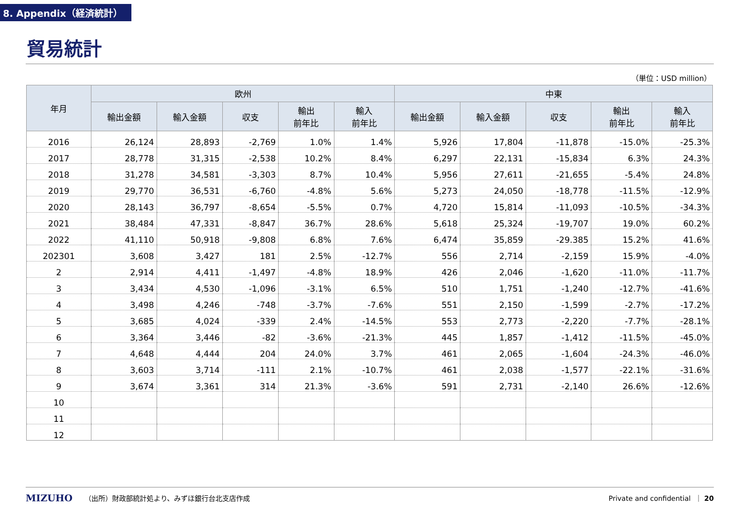8. Appendix（経済統計）
貿易統計
（単位：USD million）
| 年月 | 欧州 | | | | | 中東 | | | | |
| --- | --- | --- | --- | --- | --- | --- | --- | --- | --- | --- |
| | 輸出金額 | 輸入金額 | 収支 | 輸出 前年比 | 輸入 前年比 | 輸出金額 | 輸入金額 | 収支 | 輸出 前年比 | 輸入 前年比 |
| 2016 | 26,124 | 28,893 | -2,769 | 1.0% | 1.4% | 5,926 | 17,804 | -11,878 | -15.0% | -25.3% |
| 2017 | 28,778 | 31,315 | -2,538 | 10.2% | 8.4% | 6,297 | 22,131 | -15,834 | 6.3% | 24.3% |
| 2018 | 31,278 | 34,581 | -3,303 | 8.7% | 10.4% | 5,956 | 27,611 | -21,655 | -5.4% | 24.8% |
| 2019 | 29,770 | 36,531 | -6,760 | -4.8% | 5.6% | 5,273 | 24,050 | -18,778 | -11.5% | -12.9% |
| 2020 | 28,143 | 36,797 | -8,654 | -5.5% | 0.7% | 4,720 | 15,814 | -11,093 | -10.5% | -34.3% |
| 2021 | 38,484 | 47,331 | -8,847 | 36.7% | 28.6% | 5,618 | 25,324 | -19,707 | 19.0% | 60.2% |
| 2022 | 41,110 | 50,918 | -9,808 | 6.8% | 7.6% | 6,474 | 35,859 | -29.385 | 15.2% | 41.6% |
| 202301 | 3,608 | 3,427 | 181 | 2.5% | -12.7% | 556 | 2,714 | -2,159 | 15.9% | -4.0% |
| 2 | 2,914 | 4,411 | -1,497 | -4.8% | 18.9% | 426 | 2,046 | -1,620 | -11.0% | -11.7% |
| 3 | 3,434 | 4,530 | -1,096 | -3.1% | 6.5% | 510 | 1,751 | -1,240 | -12.7% | -41.6% |
| 4 | 3,498 | 4,246 | -748 | -3.7% | -7.6% | 551 | 2,150 | -1,599 | -2.7% | -17.2% |
| 5 | 3,685 | 4,024 | -339 | 2.4% | -14.5% | 553 | 2,773 | -2,220 | -7.7% | -28.1% |
| 6 | 3,364 | 3,446 | -82 | -3.6% | -21.3% | 445 | 1,857 | -1,412 | -11.5% | -45.0% |
| 7 | 4,648 | 4,444 | 204 | 24.0% | 3.7% | 461 | 2,065 | -1,604 | -24.3% | -46.0% |
| 8 | 3,603 | 3,714 | -111 | 2.1% | -10.7% | 461 | 2,038 | -1,577 | -22.1% | -31.6% |
| 9 | 3,674 | 3,361 | 314 | 21.3% | -3.6% | 591 | 2,731 | -2,140 | 26.6% | -12.6% |
| 10 | | | | | | | | | | |
| 11 | | | | | | | | | | |
| 12 | | | | | | | | | | |
MIZUHO （出所）財政部統計処より、みずほ銀行台北支店作成 Private and confidential ｜ 20